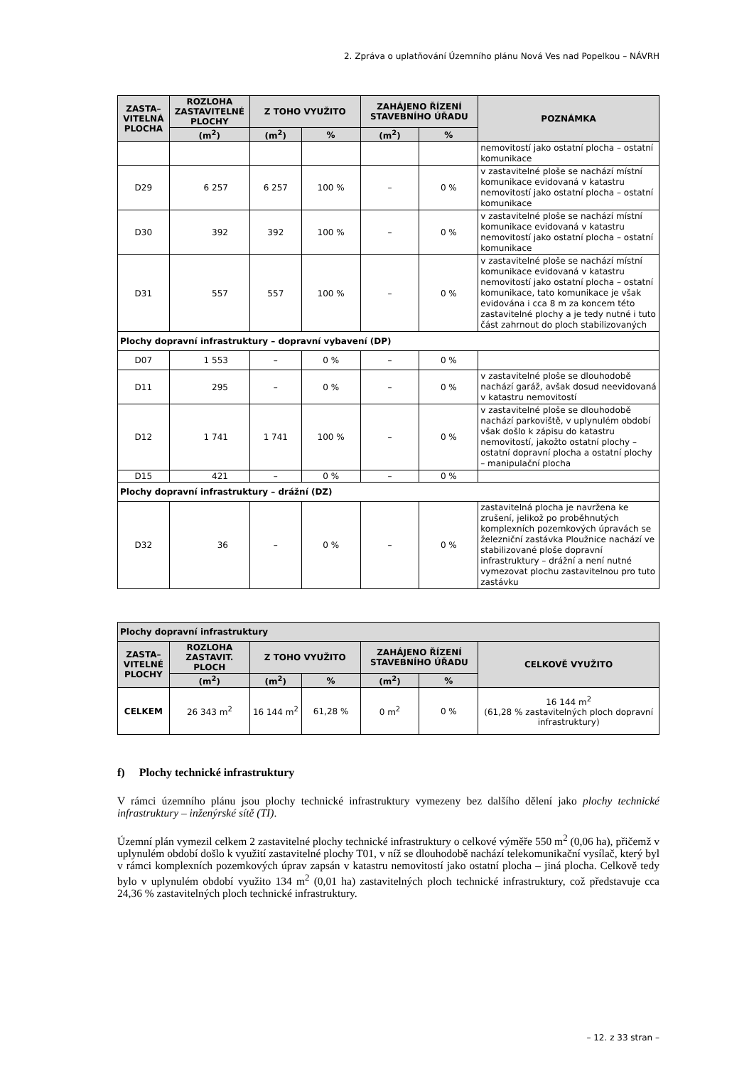2. Zpráva o uplatňování Územního plánu Nová Ves nad Popelkou – NÁVRH
| ZASTA– VITELNÁ PLOCHA | ROZLOHA ZASTAVITELNÉ PLOCHY | Z TOHO VYUŽITO | | ZAHÁJENO ŘÍZENÍ STAVEBNÍHO ÚŘADU | | POZNÁMKA |
| --- | --- | --- | --- | --- | --- | --- |
| | (m<sup>2</sup>) | (m<sup>2</sup>) | % | (m<sup>2</sup>) | % | |
| | | | | | | nemovitostí jako ostatní plocha – ostatní komunikace |
| D29 | 6 257 | 6 257 | 100 % | – | 0 % | v zastavitelné ploše se nachází místní komunikace evidovaná v katastru nemovitostí jako ostatní plocha – ostatní komunikace |
| D30 | 392 | 392 | 100 % | – | 0 % | v zastavitelné ploše se nachází místní komunikace evidovaná v katastru nemovitostí jako ostatní plocha – ostatní komunikace |
| D31 | 557 | 557 | 100 % | – | 0 % | v zastavitelné ploše se nachází místní komunikace evidovaná v katastru nemovitostí jako ostatní plocha – ostatní komunikace, tato komunikace je však evidována i cca 8 m za koncem této zastavitelné plochy a je tedy nutné i tuto část zahrnout do ploch stabilizovaných |
| Plochy dopravní infrastruktury – dopravní vybavení (DP) | | | | | | |
| D07 | 1 553 | – | 0 % | – | 0 % | |
| D11 | 295 | – | 0 % | – | 0 % | v zastavitelné ploše se dlouhodobě nachází garáž, avšak dosud neevidovaná v katastru nemovitostí |
| D12 | 1 741 | 1 741 | 100 % | – | 0 % | v zastavitelné ploše se dlouhodobě nachází parkoviště, v uplynulém období však došlo k zápisu do katastru nemovitostí, jakožto ostatní plochy – ostatní dopravní plocha a ostatní plochy – manipulační plocha |
| D15 | 421 | – | 0 % | – | 0 % | |
| Plochy dopravní infrastruktury – drážní (DZ) | | | | | | |
| D32 | 36 | – | 0 % | – | 0 % | zastavitelná plocha je navržena ke zrušení, jelikož po proběhnutých komplexních pozemkových úpravách se železniční zastávka Ploužnice nachází ve stabilizované ploše dopravní infrastruktury – drážní a není nutné vymezovat plochu zastavitelnou pro tuto zastávku |
| Plochy dopravní infrastruktury | | | | | | |
| --- | --- | --- | --- | --- | --- | --- |
| ZASTA– VITELNÉ PLOCHY | ROZLOHA ZASTAVIT. PLOCH | Z TOHO VYUŽITO | | ZAHÁJENO ŘÍZENÍ STAVEBNÍHO ÚŘADU | | CELKOVĚ VYUŽITO |
| | (m<sup>2</sup>) | (m<sup>2</sup>) | % | (m<sup>2</sup>) | % | |
| CELKEM | 26 343 m<sup>2</sup> | 16 144 m<sup>2</sup> | 61,28 % | 0 m<sup>2</sup> | 0 % | 16 144 m<sup>2</sup> (61,28 % zastavitelných ploch dopravní infrastruktury) |
f) Plochy technické infrastruktury
V rámci územního plánu jsou plochy technické infrastruktury vymezeny bez dalšího dělení jako plochy technické infrastruktury – inženýrské sítě (TI).
Územní plán vymezil celkem 2 zastavitelné plochy technické infrastruktury o celkové výměře 550 m<sup>2</sup> (0,06 ha), přičemž v uplynulém období došlo k využití zastavitelné plochy T01, v níž se dlouhodobě nachází telekomunikační vysílač, který byl v rámci komplexních pozemkových úprav zapsán v katastru nemovitostí jako ostatní plocha – jiná plocha. Celkově tedy bylo v uplynulém období využito 134 m<sup>2</sup> (0,01 ha) zastavitelných ploch technické infrastruktury, což představuje cca 24,36 % zastavitelných ploch technické infrastruktury.
– 12. z 33 stran –